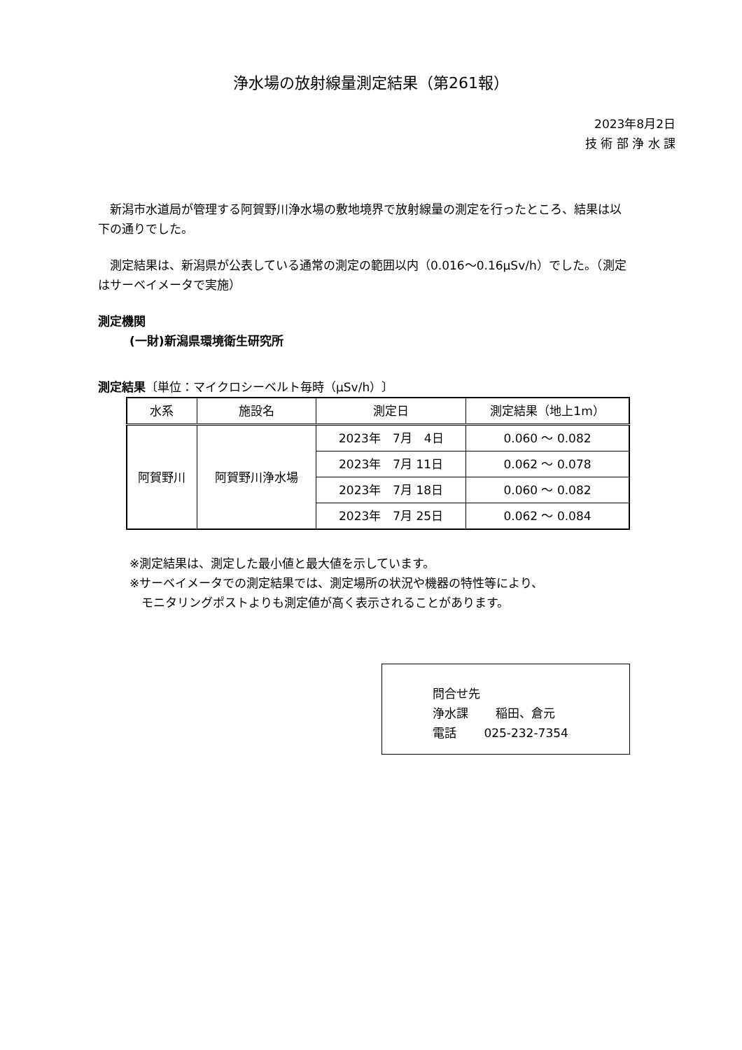浄水場の放射線量測定結果（第261報）
2023年8月2日
技 術 部 浄 水 課
　新潟市水道局が管理する阿賀野川浄水場の敷地境界で放射線量の測定を行ったところ、結果は以下の通りでした。
　測定結果は、新潟県が公表している通常の測定の範囲以内（0.016～0.16μSv/h）でした。（測定はサーベイメータで実施）
測定機関
(一財)新潟県環境衛生研究所
測定結果〔単位：マイクロシーベルト毎時（μSv/h）〕
| 水系 | 施設名 | 測定日 | 測定結果（地上1m） |
| --- | --- | --- | --- |
| 阿賀野川 | 阿賀野川浄水場 | 2023年 7月 4日 | 0.060 ～ 0.082 |
| | | 2023年 7月 11日 | 0.062 ～ 0.078 |
| | | 2023年 7月 18日 | 0.060 ～ 0.082 |
| | | 2023年 7月 25日 | 0.062 ～ 0.084 |
※測定結果は、測定した最小値と最大値を示しています。
※サーベイメータでの測定結果では、測定場所の状況や機器の特性等により、
　モニタリングポストよりも測定値が高く表示されることがあります。
問合せ先
浄水課　　 稲田、倉元
電話　　 025-232-7354